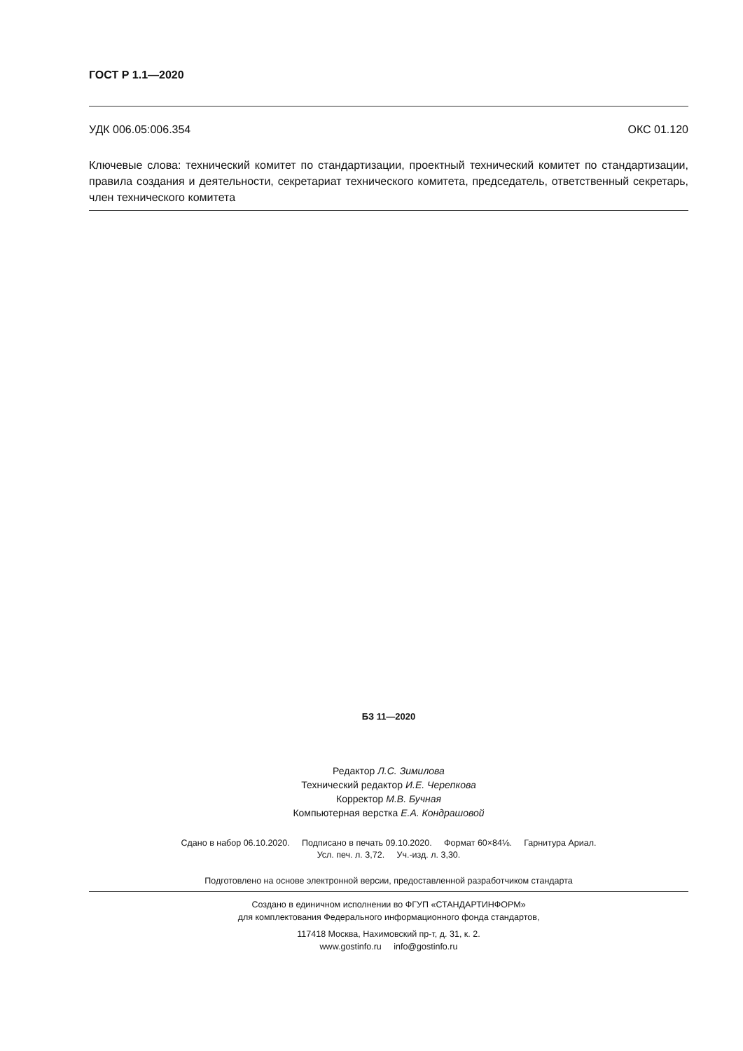ГОСТ Р 1.1—2020
УДК 006.05:006.354 ОКС 01.120
Ключевые слова: технический комитет по стандартизации, проектный технический комитет по стандартизации, правила создания и деятельности, секретариат технического комитета, председатель, ответственный секретарь, член технического комитета
БЗ 11—2020
Редактор Л.С. Зимилова
Технический редактор И.Е. Черепкова
Корректор М.В. Бучная
Компьютерная верстка Е.А. Кондрашовой
Сдано в набор 06.10.2020. Подписано в печать 09.10.2020. Формат 60×84⅛. Гарнитура Ариал.
Усл. печ. л. 3,72. Уч.-изд. л. 3,30.
Подготовлено на основе электронной версии, предоставленной разработчиком стандарта
Создано в единичном исполнении во ФГУП «СТАНДАРТИНФОРМ»
для комплектования Федерального информационного фонда стандартов,
117418 Москва, Нахимовский пр-т, д. 31, к. 2.
www.gostinfo.ru info@gostinfo.ru